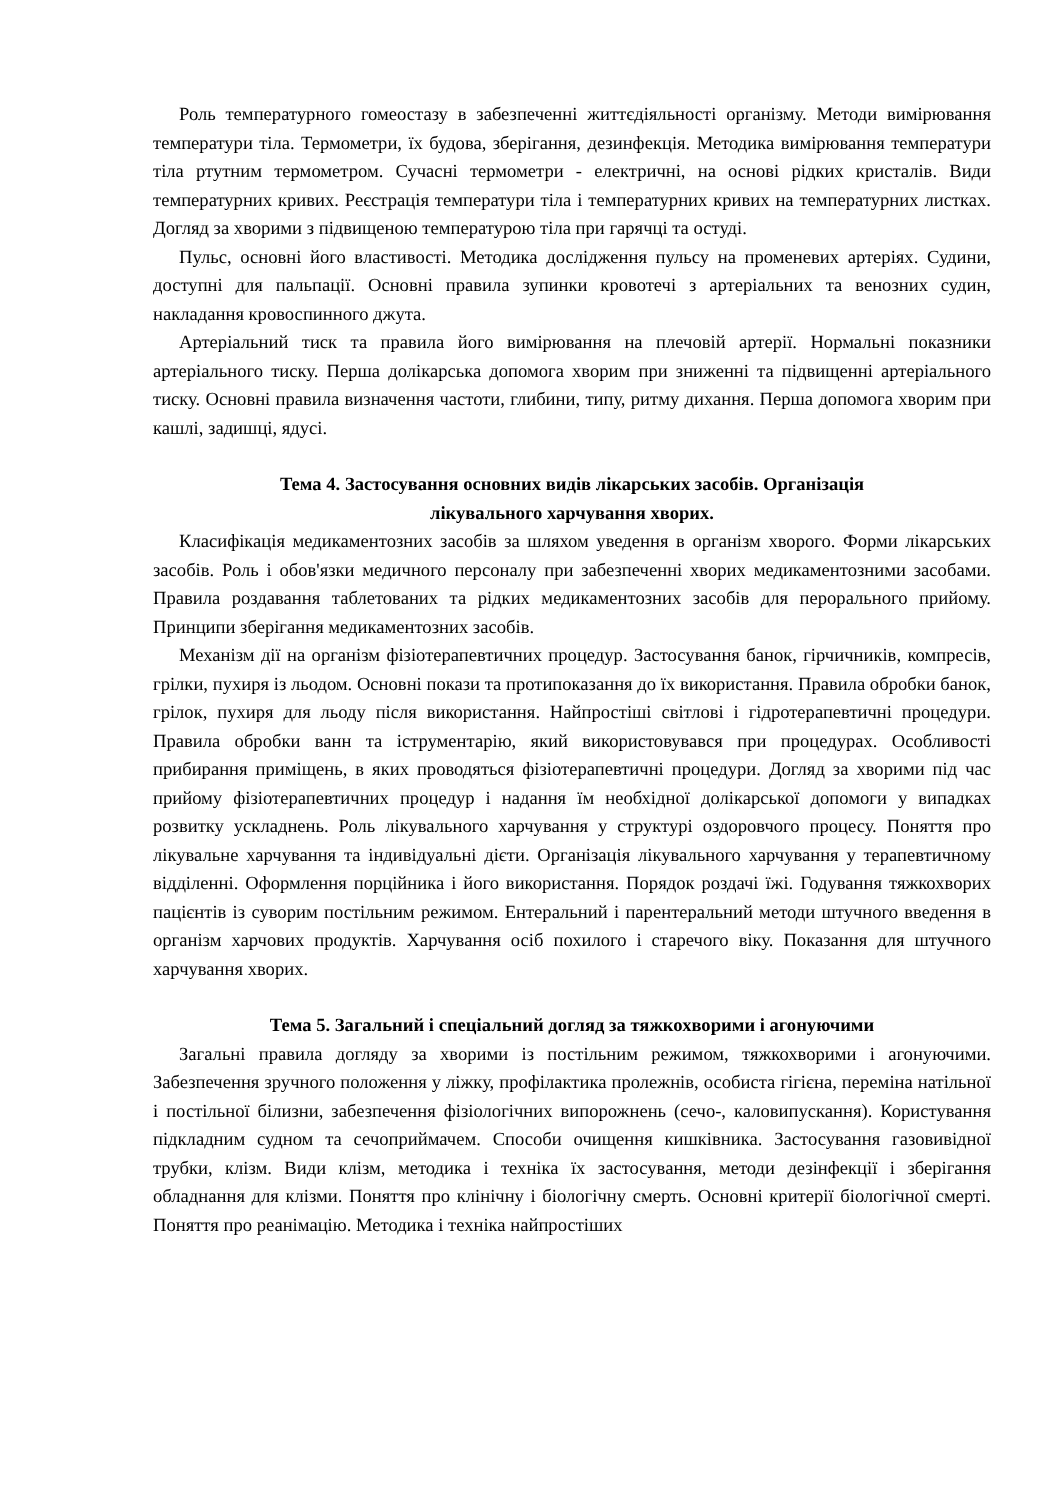Роль температурного гомеостазу в забезпеченні життєдіяльності організму. Методи вимірювання температури тіла. Термометри, їх будова, зберігання, дезинфекція. Методика вимірювання температури тіла ртутним термометром. Сучасні термометри - електричні, на основі рідких кристалів. Види температурних кривих. Реєстрація температури тіла і температурних кривих на температурних листках. Догляд за хворими з підвищеною температурою тіла при гарячці та остуді.
Пульс, основні його властивості. Методика дослідження пульсу на променевих артеріях. Судини, доступні для пальпації. Основні правила зупинки кровотечі з артеріальних та венозних судин, накладання кровоспинного джута.
Артеріальний тиск та правила його вимірювання на плечовій артерії. Нормальні показники артеріального тиску. Перша долікарська допомога хворим при зниженні та підвищенні артеріального тиску. Основні правила визначення частоти, глибини, типу, ритму дихання. Перша допомога хворим при кашлі, задишці, ядусі.
Тема 4. Застосування основних видів лікарських засобів. Організація
лікувального харчування хворих.
Класифікація медикаментозних засобів за шляхом уведення в організм хворого. Форми лікарських засобів. Роль і обов'язки медичного персоналу при забезпеченні хворих медикаментозними засобами. Правила роздавання таблетованих та рідких медикаментозних засобів для перорального прийому. Принципи зберігання медикаментозних засобів.
Механізм дії на організм фізіотерапевтичних процедур. Застосування банок, гірчичників, компресів, грілки, пухиря із льодом. Основні покази та протипоказання до їх використання. Правила обробки банок, грілок, пухиря для льоду після використання. Найпростіші світлові і гідротерапевтичні процедури. Правила обробки ванн та іструментарію, який використовувався при процедурах. Особливості прибирання приміщень, в яких проводяться фізіотерапевтичні процедури. Догляд за хворими під час прийому фізіотерапевтичних процедур і надання їм необхідної долікарської допомоги у випадках розвитку ускладнень. Роль лікувального харчування у структурі оздоровчого процесу. Поняття про лікувальне харчування та індивідуальні дієти. Організація лікувального харчування у терапевтичному відділенні. Оформлення порційника і його використання. Порядок роздачі їжі. Годування тяжкохворих пацієнтів із суворим постільним режимом. Ентеральний і парентеральний методи штучного введення в організм харчових продуктів. Харчування осіб похилого і старечого віку. Показання для штучного харчування хворих.
Тема 5. Загальний і спеціальний догляд за тяжкохворими і агонуючими
Загальні правила догляду за хворими із постільним режимом, тяжкохворими і агонуючими. Забезпечення зручного положення у ліжку, профілактика пролежнів, особиста гігієна, переміна натільної і постільної білизни, забезпечення фізіологічних випорожнень (сечо-, каловипускання). Користування підкладним судном та сечоприймачем. Способи очищення кишківника. Застосування газовивідної трубки, клізм. Види клізм, методика і техніка їх застосування, методи дезінфекції і зберігання обладнання для клізми. Поняття про клінічну і біологічну смерть. Основні критерії біологічної смерті. Поняття про реанімацію. Методика і техніка найпростіших